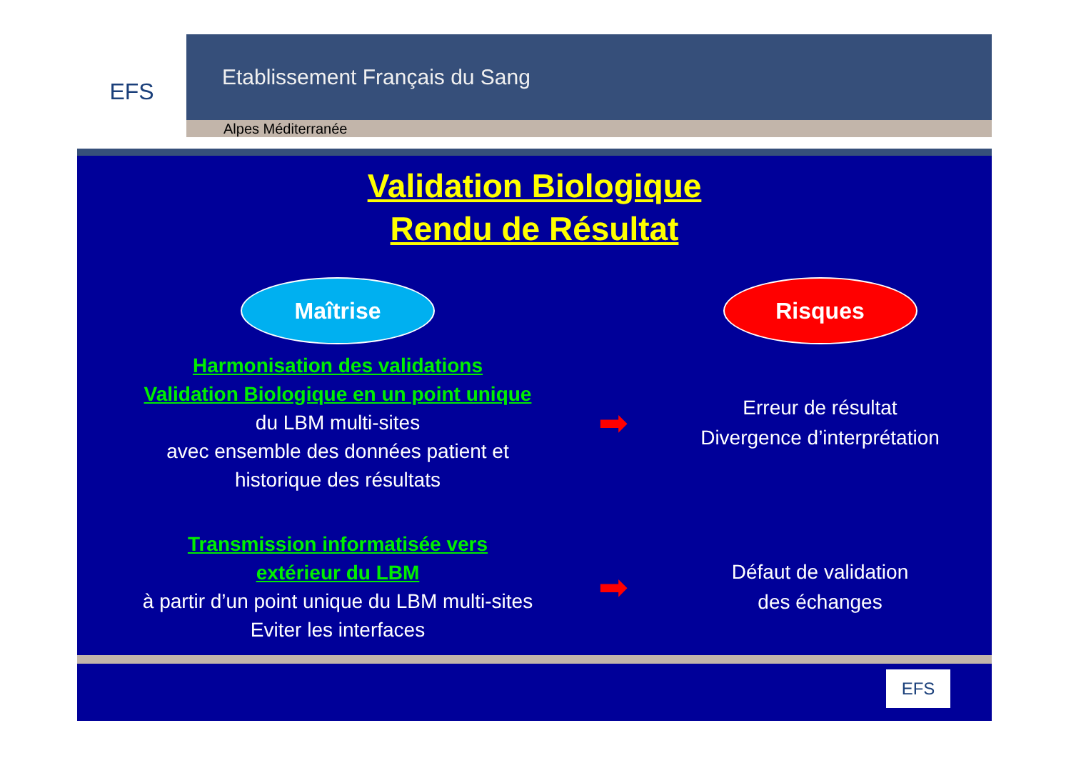EFS
Etablissement Français du Sang
Alpes Méditerranée
Validation Biologique
Rendu de Résultat
Maîtrise
Risques
Harmonisation des validations
Validation Biologique en un point unique
du LBM multi-sites
avec ensemble des données patient et
historique des résultats
➡
Erreur de résultat
Divergence d’interprétation
Transmission informatisée vers
extérieur du LBM
à partir d’un point unique du LBM multi-sites
Eviter les interfaces
➡
Défaut de validation
des échanges
EFS